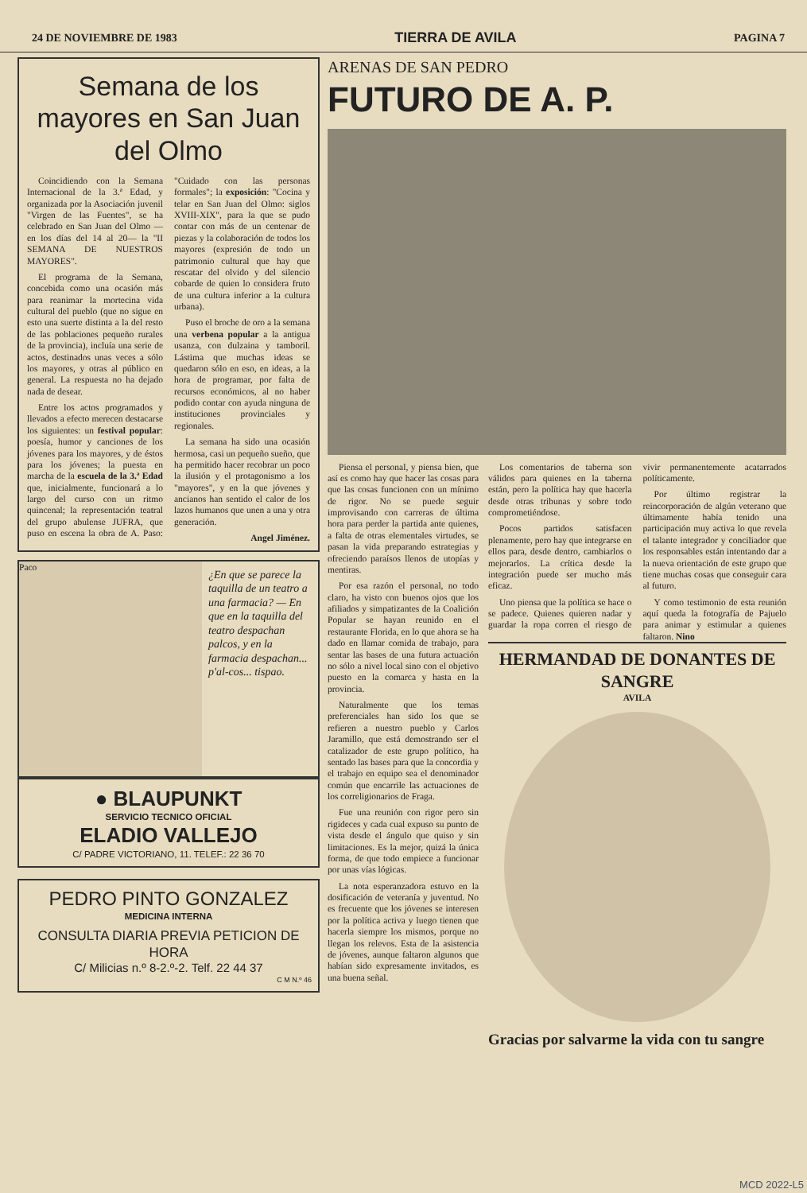24 DE NOVIEMBRE DE 1983 TIERRA DE AVILA PAGINA 7
Semana de los mayores en San Juan del Olmo
Coincidiendo con la Semana Internacional de la 3.ª Edad, y organizada por la Asociación juvenil "Virgen de las Fuentes", se ha celebrado en San Juan del Olmo —en los días del 14 al 20— la "II SEMANA DE NUESTROS MAYORES".
El programa de la Semana, concebida como una ocasión más para reanimar la mortecina vida cultural del pueblo (que no sigue en esto una suerte distinta a la del resto de las poblaciones pequeño rurales de la provincia), incluía una serie de actos, destinados unas veces a sólo los mayores, y otras al público en general. La respuesta no ha dejado nada de desear.
Entre los actos programados y llevados a efecto merecen destacarse los siguientes: un festival popular: poesía, humor y canciones de los jóvenes para los mayores, y de éstos para los jóvenes; la puesta en marcha de la escuela de la 3.ª Edad que, inicialmente, funcionará a lo largo del curso con un ritmo quincenal; la representación teatral del grupo abulense JUFRA, que puso en escena la obra de A. Paso: "Cuidado con las personas formales"; la exposición: "Cocina y telar en San Juan del Olmo: siglos XVIII-XIX", para la que se pudo contar con más de un centenar de piezas y la colaboración de todos los mayores (expresión de todo un patrimonio cultural que hay que rescatar del olvido y del silencio cobarde de quien lo considera fruto de una cultura inferior a la cultura urbana).
Puso el broche de oro a la semana una verbena popular a la antigua usanza, con dulzaina y tamboril. Lástima que muchas ideas se quedaron sólo en eso, en ideas, a la hora de programar, por falta de recursos económicos, al no haber podido contar con ayuda ninguna de instituciones provinciales y regionales.
La semana ha sido una ocasión hermosa, casi un pequeño sueño, que ha permitido hacer recobrar un poco la ilusión y el protagonismo a los "mayores", y en la que jóvenes y ancianos han sentido el calor de los lazos humanos que unen a una y otra generación.
Angel Jiménez.
Paco
¿En que se parece la taquilla de un teatro a una farmacia? — En que en la taquilla del teatro despachan palcos, y en la farmacia despachan... p'al-cos... tispao.
● BLAUPUNKT
SERVICIO TECNICO OFICIAL
ELADIO VALLEJO
C/ PADRE VICTORIANO, 11. TELEF.: 22 36 70
PEDRO PINTO GONZALEZ
MEDICINA INTERNA
CONSULTA DIARIA PREVIA PETICION DE HORA
C/ Milicias n.º 8-2.º-2. Telf. 22 44 37
C M N.º 46
ARENAS DE SAN PEDRO
FUTURO DE A. P.
Piensa el personal, y piensa bien, que así es como hay que hacer las cosas para que las cosas funcionen con un mínimo de rigor. No se puede seguir improvisando con carreras de última hora para perder la partida ante quienes, a falta de otras elementales virtudes, se pasan la vida preparando estrategias y ofreciendo paraísos llenos de utopías y mentiras.
Por esa razón el personal, no todo claro, ha visto con buenos ojos que los afiliados y simpatizantes de la Coalición Popular se hayan reunido en el restaurante Florida, en lo que ahora se ha dado en llamar comida de trabajo, para sentar las bases de una futura actuación no sólo a nivel local sino con el objetivo puesto en la comarca y hasta en la provincia.
Naturalmente que los temas preferenciales han sido los que se refieren a nuestro pueblo y Carlos Jaramillo, que está demostrando ser el catalizador de este grupo político, ha sentado las bases para que la concordia y el trabajo en equipo sea el denominador común que encarrile las actuaciones de los correligionarios de Fraga.
Fue una reunión con rigor pero sin rigideces y cada cual expuso su punto de vista desde el ángulo que quiso y sin limitaciones. Es la mejor, quizá la única forma, de que todo empiece a funcionar por unas vías lógicas.
La nota esperanzadora estuvo en la dosificación de veteranía y juventud. No es frecuente que los jóvenes se interesen por la política activa y luego tienen que hacerla siempre los mismos, porque no llegan los relevos. Esta de la asistencia de jóvenes, aunque faltaron algunos que habían sido expresamente invitados, es una buena señal.
Los comentarios de taberna son válidos para quienes en la taberna están, pero la política hay que hacerla desde otras tribunas y sobre todo comprometiéndose.
Pocos partidos satisfacen plenamente, pero hay que integrarse en ellos para, desde dentro, cambiarlos o mejorarlos. La crítica desde la integración puede ser mucho más eficaz.
Uno piensa que la política se hace o se padece. Quienes quieren nadar y guardar la ropa corren el riesgo de vivir permanentemente acatarrados políticamente.
Por último registrar la reincorporación de algún veterano que últimamente había tenido una participación muy activa lo que revela el talante integrador y conciliador que los responsables están intentando dar a la nueva orientación de este grupo que tiene muchas cosas que conseguir cara al futuro.
Y como testimonio de esta reunión aquí queda la fotografía de Pajuelo para animar y estimular a quienes faltaron. Nino
HERMANDAD DE DONANTES DE SANGRE
AVILA
Gracias por salvarme la vida con tu sangre
MCD 2022-L5